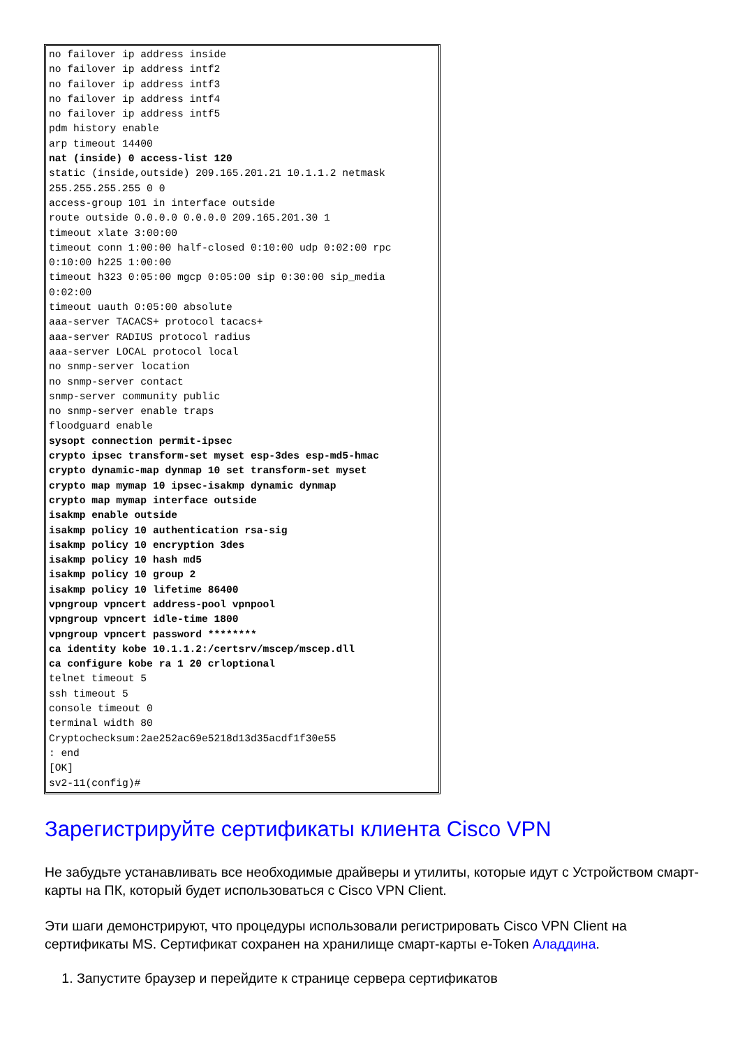no failover ip address inside
no failover ip address intf2
no failover ip address intf3
no failover ip address intf4
no failover ip address intf5
pdm history enable
arp timeout 14400
nat (inside) 0 access-list 120
static (inside,outside) 209.165.201.21 10.1.1.2 netmask
255.255.255.255 0 0
access-group 101 in interface outside
route outside 0.0.0.0 0.0.0.0 209.165.201.30 1
timeout xlate 3:00:00
timeout conn 1:00:00 half-closed 0:10:00 udp 0:02:00 rpc
0:10:00 h225 1:00:00
timeout h323 0:05:00 mgcp 0:05:00 sip 0:30:00 sip_media
0:02:00
timeout uauth 0:05:00 absolute
aaa-server TACACS+ protocol tacacs+
aaa-server RADIUS protocol radius
aaa-server LOCAL protocol local
no snmp-server location
no snmp-server contact
snmp-server community public
no snmp-server enable traps
floodguard enable
sysopt connection permit-ipsec
crypto ipsec transform-set myset esp-3des esp-md5-hmac
crypto dynamic-map dynmap 10 set transform-set myset
crypto map mymap 10 ipsec-isakmp dynamic dynmap
crypto map mymap interface outside
isakmp enable outside
isakmp policy 10 authentication rsa-sig
isakmp policy 10 encryption 3des
isakmp policy 10 hash md5
isakmp policy 10 group 2
isakmp policy 10 lifetime 86400
vpngroup vpncert address-pool vpnpool
vpngroup vpncert idle-time 1800
vpngroup vpncert password ********
ca identity kobe 10.1.1.2:/certsrv/mscep/mscep.dll
ca configure kobe ra 1 20 crloptional
telnet timeout 5
ssh timeout 5
console timeout 0
terminal width 80
Cryptochecksum:2ae252ac69e5218d13d35acdf1f30e55
: end
[OK]
sv2-11(config)#
Зарегистрируйте сертификаты клиента Cisco VPN
Не забудьте устанавливать все необходимые драйверы и утилиты, которые идут с Устройством смарт-карты на ПК, который будет использоваться с Cisco VPN Client.
Эти шаги демонстрируют, что процедуры использовали регистрировать Cisco VPN Client на сертификаты MS. Сертификат сохранен на хранилище смарт-карты e-Token Аладдина.
1. Запустите браузер и перейдите к странице сервера сертификатов